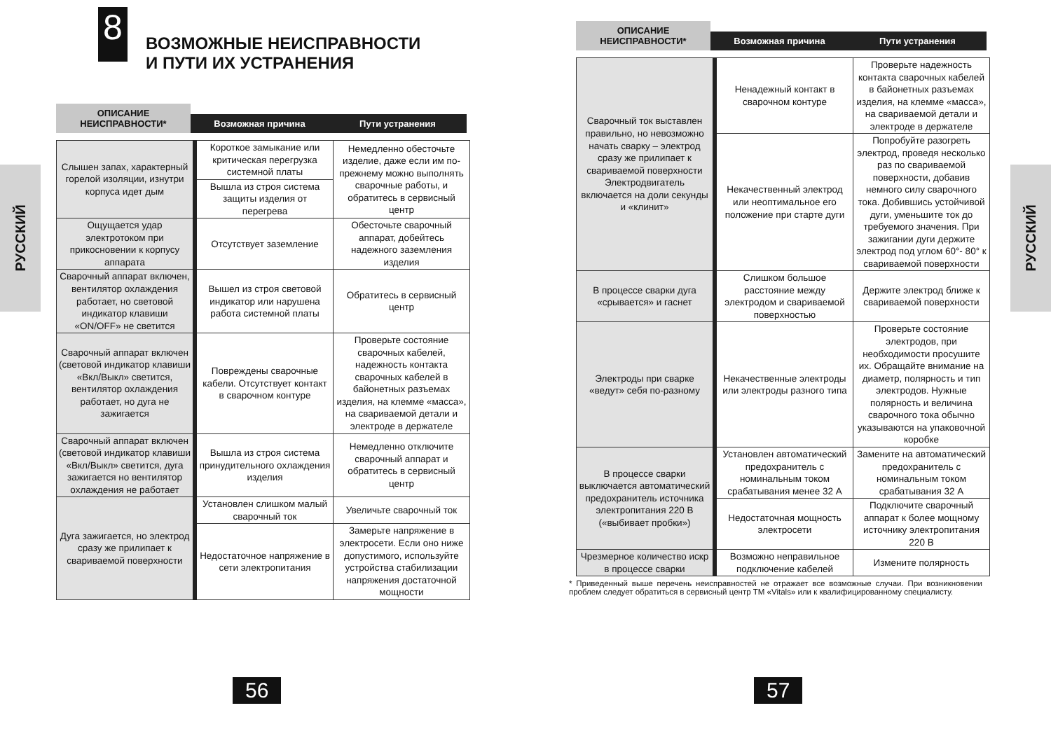РУССКИЙ
8
ВОЗМОЖНЫЕ НЕИСПРАВНОСТИ
И ПУТИ ИХ УСТРАНЕНИЯ
ОПИСАНИЕ НЕИСПРАВНОСТИ*
Возможная причина
Пути устранения
| Слышен запах, характерный горелой изоляции, изнутри корпуса идет дым | Короткое замыкание или критическая перегрузка системной платы | Немедленно обесточьте изделие, даже если им по-прежнему можно выполнять сварочные работы, и обратитесь в сервисный центр |
| | Вышла из строя система защиты изделия от перегрева | |
| Ощущается удар электротоком при прикосновении к корпусу аппарата | Отсутствует заземление | Обесточьте сварочный аппарат, добейтесь надежного заземления изделия |
| Сварочный аппарат включен, вентилятор охлаждения работает, но световой индикатор клавиши «ON/OFF» не светится | Вышел из строя световой индикатор или нарушена работа системной платы | Обратитесь в сервисный центр |
| Сварочный аппарат включен (световой индикатор клавиши «Вкл/Выкл» светится, вентилятор охлаждения работает, но дуга не зажигается | Повреждены сварочные кабели. Отсутствует контакт в сварочном контуре | Проверьте состояние сварочных кабелей, надежность контакта сварочных кабелей в байонетных разъемах изделия, на клемме «масса», на свариваемой детали и электроде в держателе |
| Сварочный аппарат включен (световой индикатор клавиши «Вкл/Выкл» светится, дуга зажигается но вентилятор охлаждения не работает | Вышла из строя система принудительного охлаждения изделия | Немедленно отключите сварочный аппарат и обратитесь в сервисный центр |
| Дуга зажигается, но электрод сразу же прилипает к свариваемой поверхности | Установлен слишком малый сварочный ток | Увеличьте сварочный ток |
| | Недостаточное напряжение в сети электропитания | Замерьте напряжение в электросети. Если оно ниже допустимого, используйте устройства стабилизации напряжения достаточной мощности |
56
РУССКИЙ
ОПИСАНИЕ НЕИСПРАВНОСТИ*
Возможная причина
Пути устранения
| Сварочный ток выставлен правильно, но невозможно начать сварку – электрод сразу же прилипает к свариваемой поверхности Электродвигатель включается на доли секунды и «клинит» | Ненадежный контакт в сварочном контуре | Проверьте надежность контакта сварочных кабелей в байонетных разъемах изделия, на клемме «масса», на свариваемой детали и электроде в держателе |
| | Некачественный электрод или неоптимальное его положение при старте дуги | Попробуйте разогреть электрод, проведя несколько раз по свариваемой поверхности, добавив немного силу сварочного тока. Добившись устойчивой дуги, уменьшите ток до требуемого значения. При зажигании дуги держите электрод под углом 60°- 80° к свариваемой поверхности |
| В процессе сварки дуга «срывается» и гаснет | Слишком большое расстояние между электродом и свариваемой поверхностью | Держите электрод ближе к свариваемой поверхности |
| Электроды при сварке «ведут» себя по-разному | Некачественные электроды или электроды разного типа | Проверьте состояние электродов, при необходимости просушите их. Обращайте внимание на диаметр, полярность и тип электродов. Нужные полярность и величина сварочного тока обычно указываются на упаковочной коробке |
| В процессе сварки выключается автоматический предохранитель источника электропитания 220 В («выбивает пробки») | Установлен автоматический предохранитель с номинальным током срабатывания менее 32 А | Замените на автоматический предохранитель с номинальным током срабатывания 32 А |
| | Недостаточная мощность электросети | Подключите сварочный аппарат к более мощному источнику электропитания 220 В |
| Чрезмерное количество искр в процессе сварки | Возможно неправильное подключение кабелей | Измените полярность |
* Приведенный выше перечень неисправностей не отражает все возможные случаи. При возникновении проблем следует обратиться в сервисный центр ТМ «Vitals» или к квалифицированному специалисту.
57